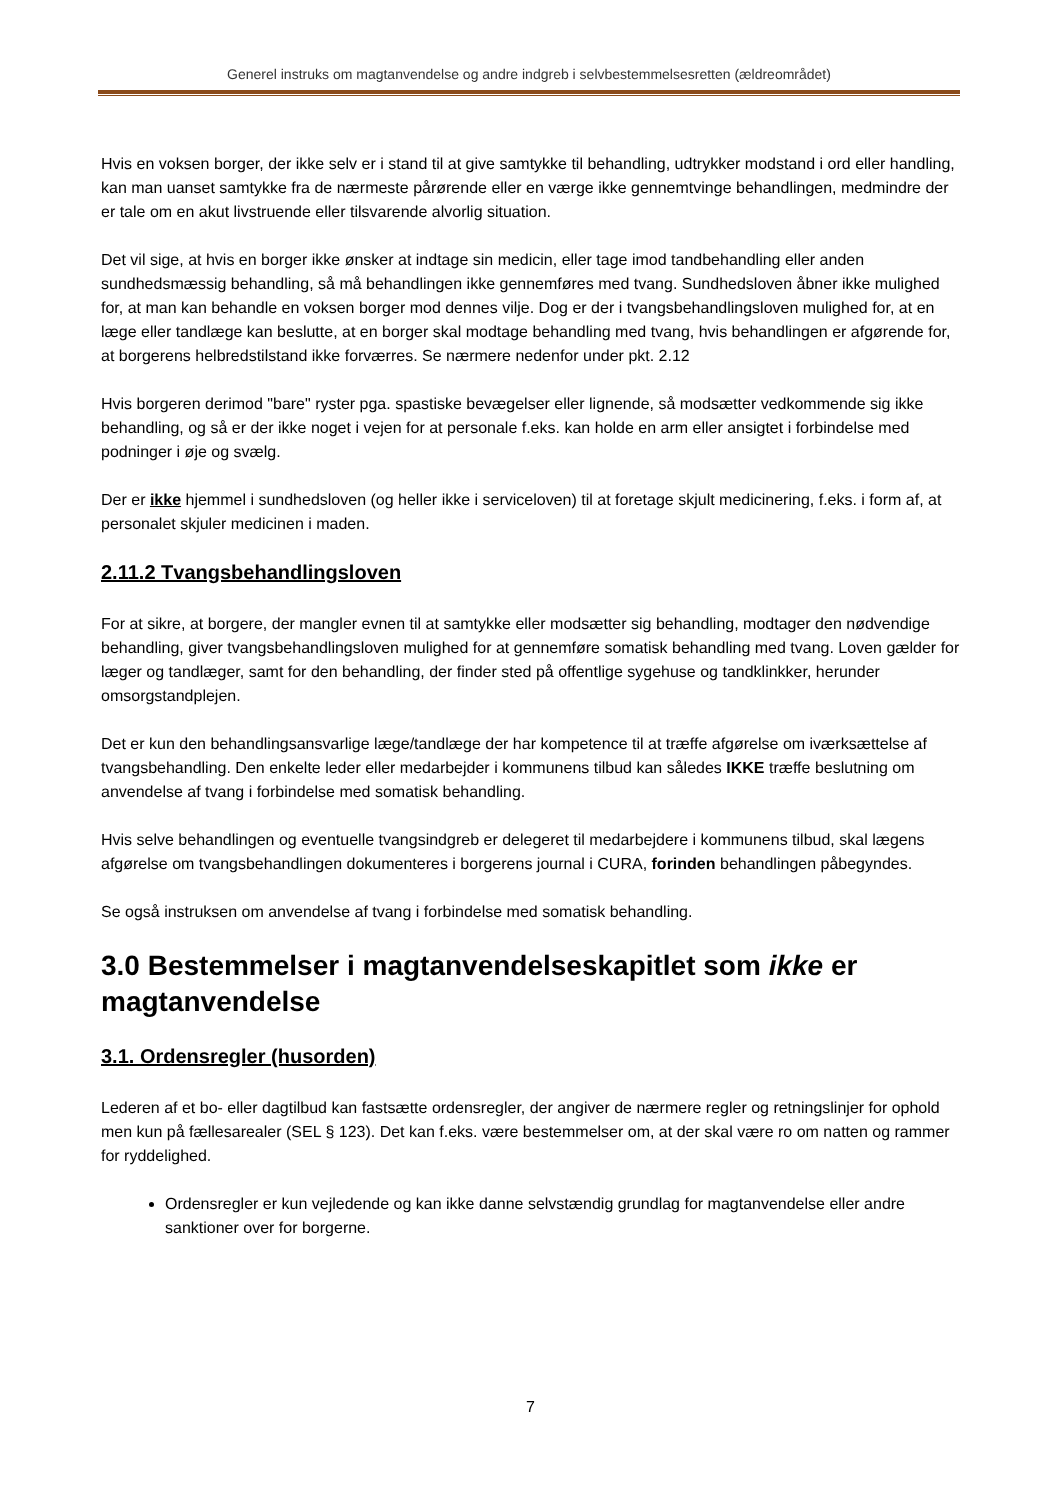Generel instruks om magtanvendelse og andre indgreb i selvbestemmelsesretten (ældreområdet)
Hvis en voksen borger, der ikke selv er i stand til at give samtykke til behandling, udtrykker modstand i ord eller handling, kan man uanset samtykke fra de nærmeste pårørende eller en værge ikke gennemtvinge behandlingen, medmindre der er tale om en akut livstruende eller tilsvarende alvorlig situation.
Det vil sige, at hvis en borger ikke ønsker at indtage sin medicin, eller tage imod tandbehandling eller anden sundhedsmæssig behandling, så må behandlingen ikke gennemføres med tvang. Sundhedsloven åbner ikke mulighed for, at man kan behandle en voksen borger mod dennes vilje. Dog er der i tvangsbehandlingsloven mulighed for, at en læge eller tandlæge kan beslutte, at en borger skal modtage behandling med tvang, hvis behandlingen er afgørende for, at borgerens helbredstilstand ikke forværres. Se nærmere nedenfor under pkt. 2.12
Hvis borgeren derimod "bare" ryster pga. spastiske bevægelser eller lignende, så modsætter vedkommende sig ikke behandling, og så er der ikke noget i vejen for at personale f.eks. kan holde en arm eller ansigtet i forbindelse med podninger i øje og svælg.
Der er ikke hjemmel i sundhedsloven (og heller ikke i serviceloven) til at foretage skjult medicinering, f.eks. i form af, at personalet skjuler medicinen i maden.
2.11.2 Tvangsbehandlingsloven
For at sikre, at borgere, der mangler evnen til at samtykke eller modsætter sig behandling, modtager den nødvendige behandling, giver tvangsbehandlingsloven mulighed for at gennemføre somatisk behandling med tvang. Loven gælder for læger og tandlæger, samt for den behandling, der finder sted på offentlige sygehuse og tandklinkker, herunder omsorgstandplejen.
Det er kun den behandlingsansvarlige læge/tandlæge der har kompetence til at træffe afgørelse om iværksættelse af tvangsbehandling. Den enkelte leder eller medarbejder i kommunens tilbud kan således IKKE træffe beslutning om anvendelse af tvang i forbindelse med somatisk behandling.
Hvis selve behandlingen og eventuelle tvangsindgreb er delegeret til medarbejdere i kommunens tilbud, skal lægens afgørelse om tvangsbehandlingen dokumenteres i borgerens journal i CURA, forinden behandlingen påbegyndes.
Se også instruksen om anvendelse af tvang i forbindelse med somatisk behandling.
3.0 Bestemmelser i magtanvendelseskapitlet som ikke er magtanvendelse
3.1. Ordensregler (husorden)
Lederen af et bo- eller dagtilbud kan fastsætte ordensregler, der angiver de nærmere regler og retningslinjer for ophold men kun på fællesarealer (SEL § 123). Det kan f.eks. være bestemmelser om, at der skal være ro om natten og rammer for ryddelighed.
Ordensregler er kun vejledende og kan ikke danne selvstændig grundlag for magtanvendelse eller andre sanktioner over for borgerne.
7